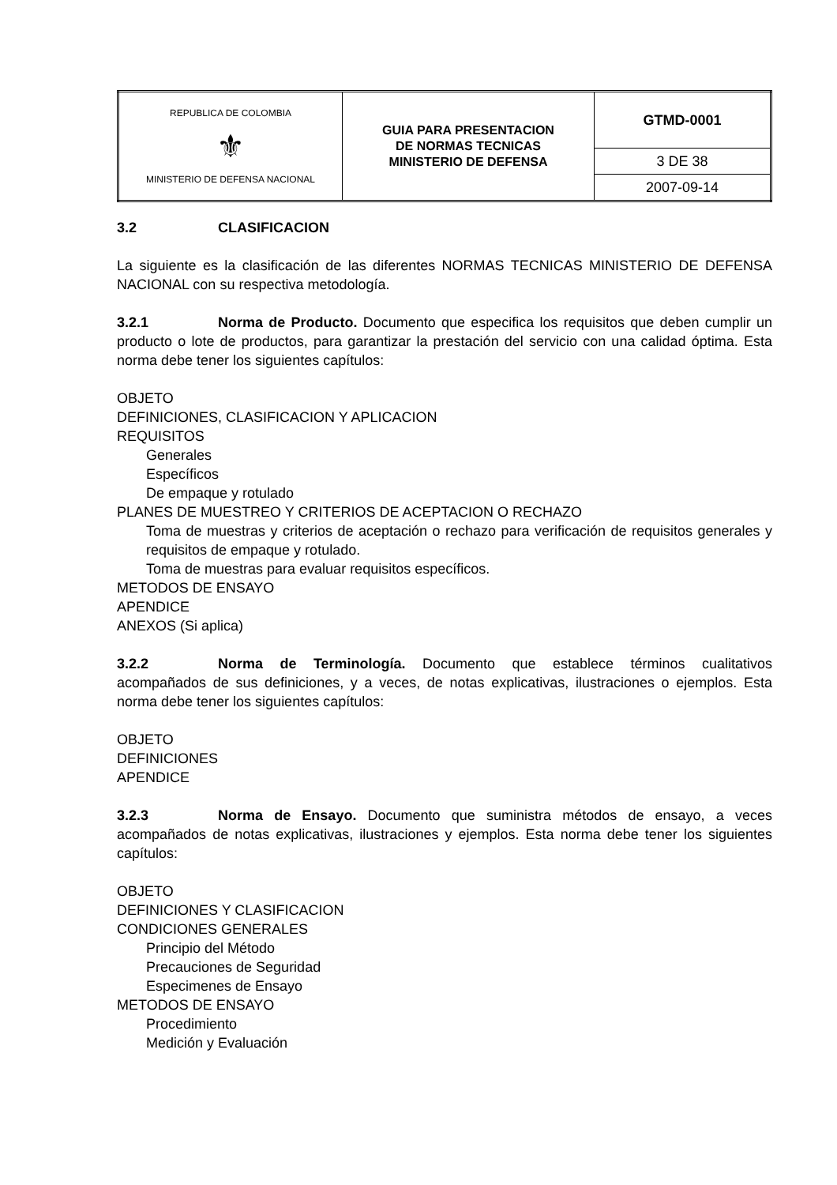| REPUBLICA DE COLOMBIA ⚜ MINISTERIO DE DEFENSA NACIONAL | GUIA PARA PRESENTACION DE NORMAS TECNICAS MINISTERIO DE DEFENSA | GTMD-0001 |
| | | 3 DE 38 |
| | | 2007-09-14 |
3.2 CLASIFICACION
La siguiente es la clasificación de las diferentes NORMAS TECNICAS MINISTERIO DE DEFENSA NACIONAL con su respectiva metodología.
3.2.1 Norma de Producto. Documento que especifica los requisitos que deben cumplir un producto o lote de productos, para garantizar la prestación del servicio con una calidad óptima. Esta norma debe tener los siguientes capítulos:
OBJETO
DEFINICIONES, CLASIFICACION Y APLICACION
REQUISITOS
Generales
Específicos
De empaque y rotulado
PLANES DE MUESTREO Y CRITERIOS DE ACEPTACION O RECHAZO
Toma de muestras y criterios de aceptación o rechazo para verificación de requisitos generales y requisitos de empaque y rotulado.
Toma de muestras para evaluar requisitos específicos.
METODOS DE ENSAYO
APENDICE
ANEXOS (Si aplica)
3.2.2 Norma de Terminología. Documento que establece términos cualitativos acompañados de sus definiciones, y a veces, de notas explicativas, ilustraciones o ejemplos. Esta norma debe tener los siguientes capítulos:
OBJETO
DEFINICIONES
APENDICE
3.2.3 Norma de Ensayo. Documento que suministra métodos de ensayo, a veces acompañados de notas explicativas, ilustraciones y ejemplos. Esta norma debe tener los siguientes capítulos:
OBJETO
DEFINICIONES Y CLASIFICACION
CONDICIONES GENERALES
Principio del Método
Precauciones de Seguridad
Especimenes de Ensayo
METODOS DE ENSAYO
Procedimiento
Medición y Evaluación